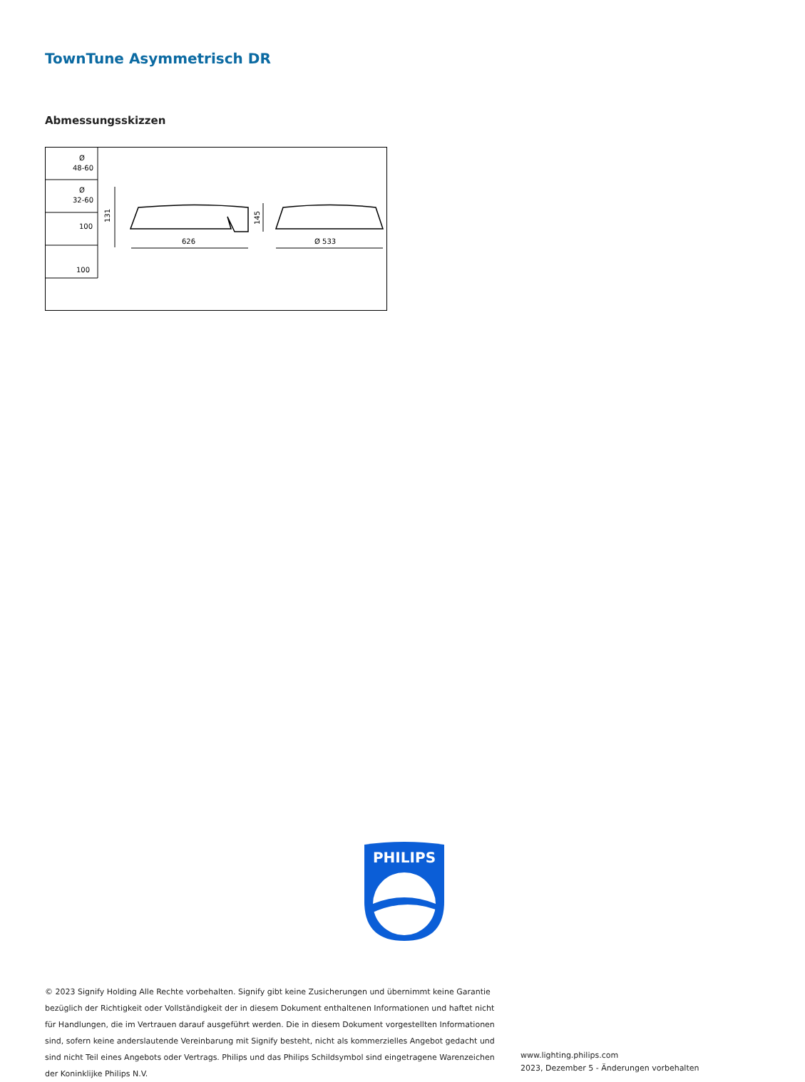TownTune Asymmetrisch DR
Abmessungsskizzen
Ø
48-60
Ø
32-60
100
100
626
Ø 533
131
145
PHILIPS
© 2023 Signify Holding Alle Rechte vorbehalten. Signify gibt keine Zusicherungen und übernimmt keine Garantie bezüglich der Richtigkeit oder Vollständigkeit der in diesem Dokument enthaltenen Informationen und haftet nicht für Handlungen, die im Vertrauen darauf ausgeführt werden. Die in diesem Dokument vorgestellten Informationen sind, sofern keine anderslautende Vereinbarung mit Signify besteht, nicht als kommerzielles Angebot gedacht und sind nicht Teil eines Angebots oder Vertrags. Philips und das Philips Schildsymbol sind eingetragene Warenzeichen der Koninklijke Philips N.V.
www.lighting.philips.com
2023, Dezember 5 - Änderungen vorbehalten